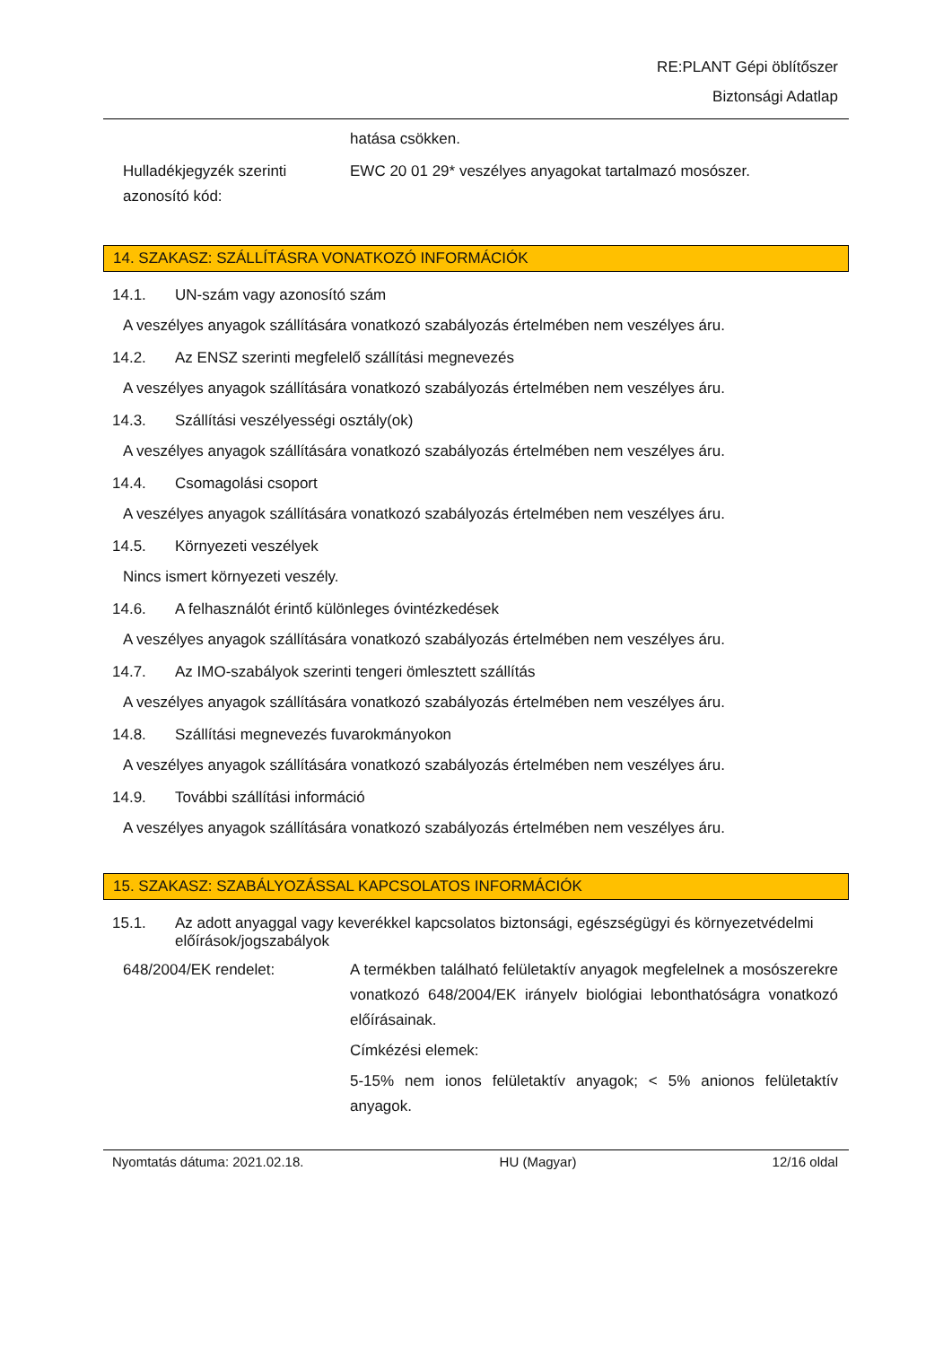RE:PLANT Gépi öblítőszer
Biztonsági Adatlap
hatása csökken.
Hulladékjegyzék szerinti azonosító kód:
EWC 20 01 29* veszélyes anyagokat tartalmazó mosószer.
14. SZAKASZ: SZÁLLÍTÁSRA VONATKOZÓ INFORMÁCIÓK
14.1. UN-szám vagy azonosító szám
A veszélyes anyagok szállítására vonatkozó szabályozás értelmében nem veszélyes áru.
14.2. Az ENSZ szerinti megfelelő szállítási megnevezés
A veszélyes anyagok szállítására vonatkozó szabályozás értelmében nem veszélyes áru.
14.3. Szállítási veszélyességi osztály(ok)
A veszélyes anyagok szállítására vonatkozó szabályozás értelmében nem veszélyes áru.
14.4. Csomagolási csoport
A veszélyes anyagok szállítására vonatkozó szabályozás értelmében nem veszélyes áru.
14.5. Környezeti veszélyek
Nincs ismert környezeti veszély.
14.6. A felhasználót érintő különleges óvintézkedések
A veszélyes anyagok szállítására vonatkozó szabályozás értelmében nem veszélyes áru.
14.7. Az IMO-szabályok szerinti tengeri ömlesztett szállítás
A veszélyes anyagok szállítására vonatkozó szabályozás értelmében nem veszélyes áru.
14.8. Szállítási megnevezés fuvarokmányokon
A veszélyes anyagok szállítására vonatkozó szabályozás értelmében nem veszélyes áru.
14.9. További szállítási információ
A veszélyes anyagok szállítására vonatkozó szabályozás értelmében nem veszélyes áru.
15. SZAKASZ: SZABÁLYOZÁSSAL KAPCSOLATOS INFORMÁCIÓK
15.1. Az adott anyaggal vagy keverékkel kapcsolatos biztonsági, egészségügyi és környezetvédelmi előírások/jogszabályok
648/2004/EK rendelet: A termékben található felületaktív anyagok megfelelnek a mosószerekre vonatkozó 648/2004/EK irányelv biológiai lebonthatóságra vonatkozó előírásainak.
Címkézési elemek:
5-15% nem ionos felületaktív anyagok; < 5% anionos felületaktív anyagok.
Nyomtatás dátuma: 2021.02.18. HU (Magyar) 12/16 oldal